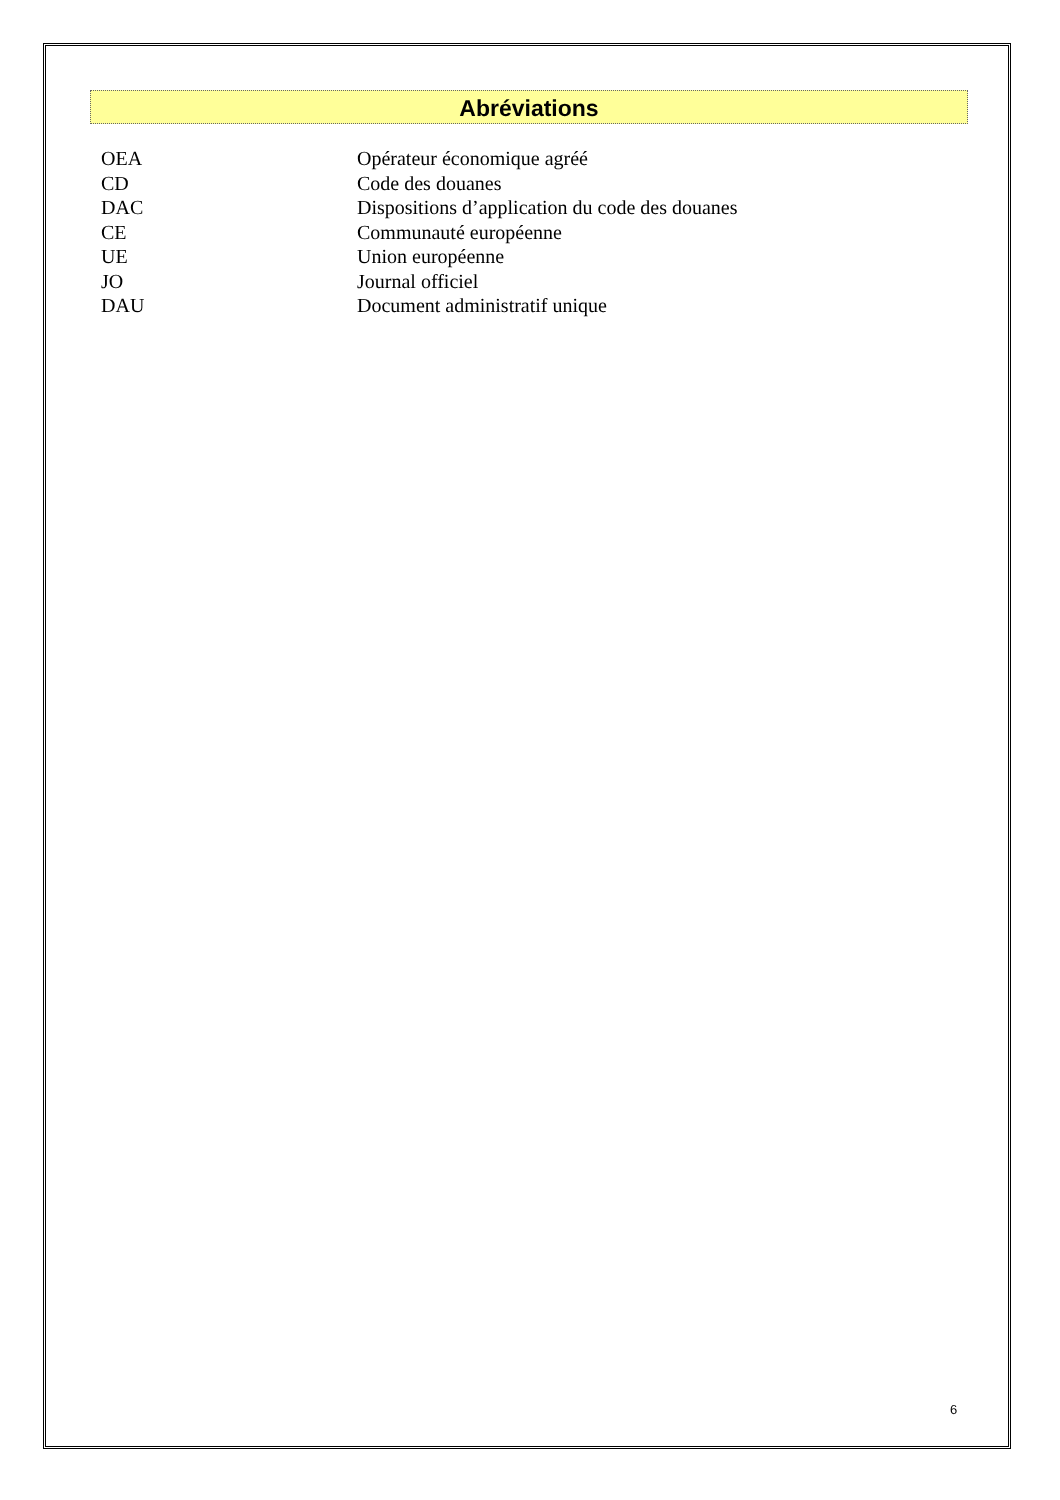Abréviations
OEA Opérateur économique agréé
CD Code des douanes
DAC Dispositions d’application du code des douanes
CE Communauté européenne
UE Union européenne
JO Journal officiel
DAU Document administratif unique
6